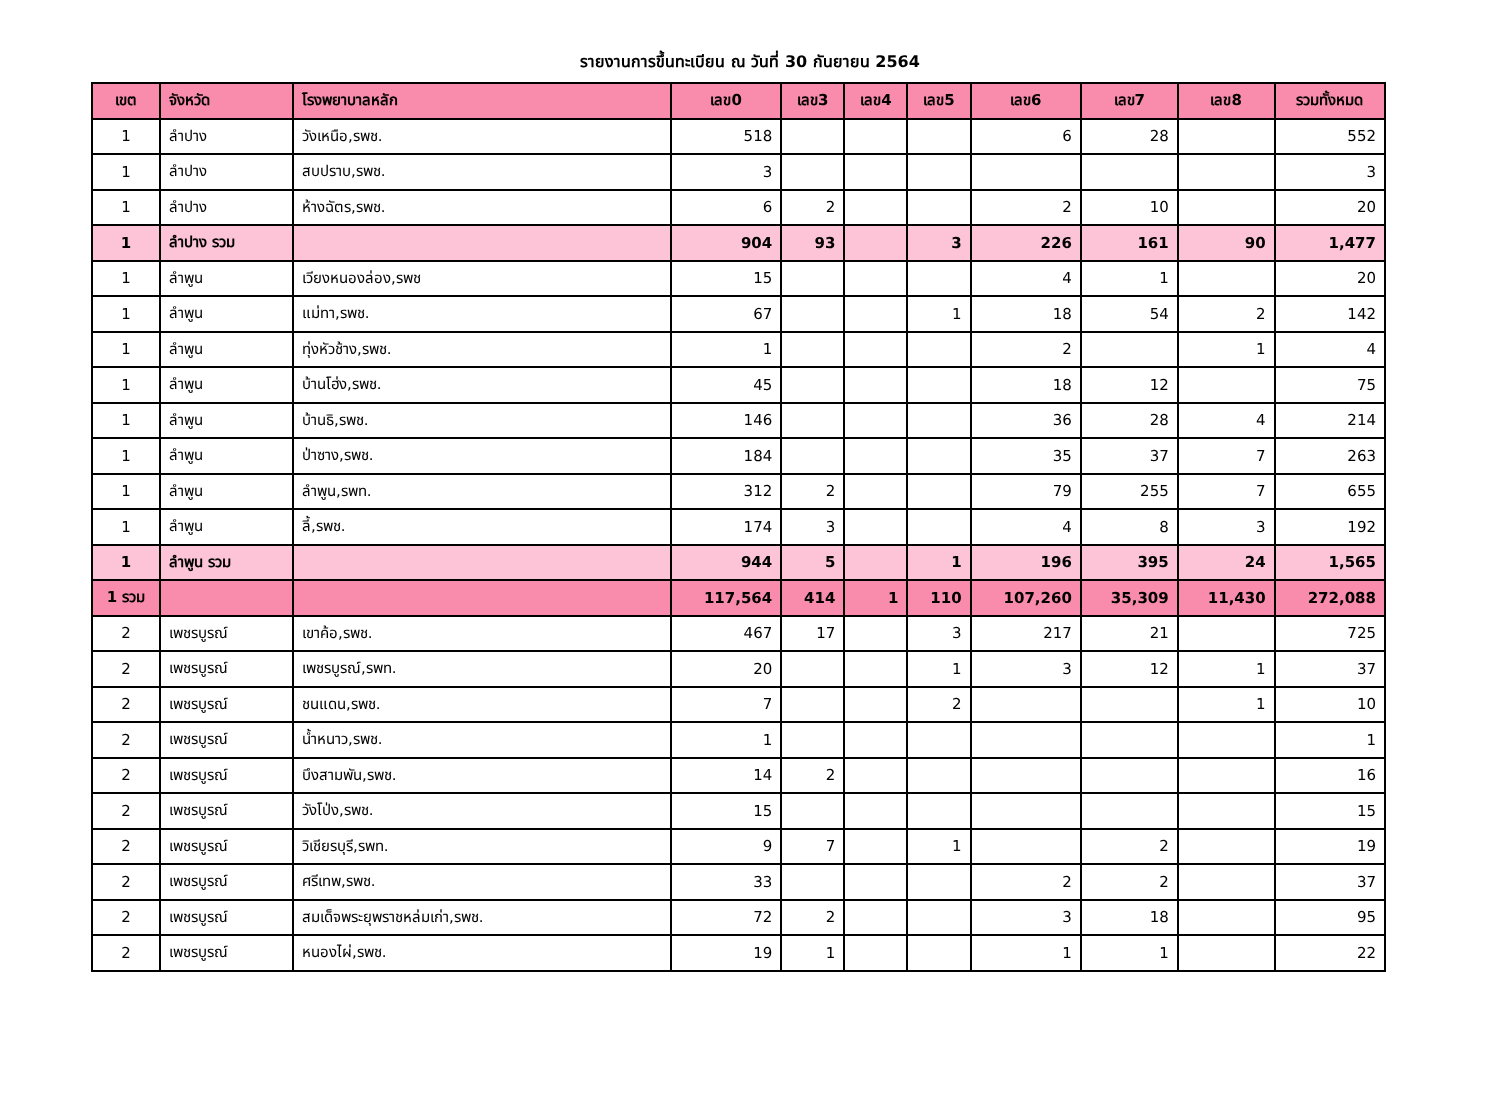รายงานการขึ้นทะเบียน ณ วันที่ 30 กันยายน 2564
| เขต | จังหวัด | โรงพยาบาลหลัก | เลข0 | เลข3 | เลข4 | เลข5 | เลข6 | เลข7 | เลข8 | รวมทั้งหมด |
| --- | --- | --- | --- | --- | --- | --- | --- | --- | --- | --- |
| 1 | ลำปาง | วังเหนือ,รพช. | 518 | | | | 6 | 28 | | 552 |
| 1 | ลำปาง | สบปราบ,รพช. | 3 | | | | | | | 3 |
| 1 | ลำปาง | ห้างฉัตร,รพช. | 6 | 2 | | | 2 | 10 | | 20 |
| 1 | ลำปาง รวม | | 904 | 93 | | 3 | 226 | 161 | 90 | 1,477 |
| 1 | ลำพูน | เวียงหนองล่อง,รพช | 15 | | | | 4 | 1 | | 20 |
| 1 | ลำพูน | แม่ทา,รพช. | 67 | | | 1 | 18 | 54 | 2 | 142 |
| 1 | ลำพูน | ทุ่งหัวช้าง,รพช. | 1 | | | | 2 | | 1 | 4 |
| 1 | ลำพูน | บ้านโฮ่ง,รพช. | 45 | | | | 18 | 12 | | 75 |
| 1 | ลำพูน | บ้านธิ,รพช. | 146 | | | | 36 | 28 | 4 | 214 |
| 1 | ลำพูน | ป่าซาง,รพช. | 184 | | | | 35 | 37 | 7 | 263 |
| 1 | ลำพูน | ลำพูน,รพท. | 312 | 2 | | | 79 | 255 | 7 | 655 |
| 1 | ลำพูน | ลี้,รพช. | 174 | 3 | | | 4 | 8 | 3 | 192 |
| 1 | ลำพูน รวม | | 944 | 5 | | 1 | 196 | 395 | 24 | 1,565 |
| 1 รวม | | | 117,564 | 414 | 1 | 110 | 107,260 | 35,309 | 11,430 | 272,088 |
| 2 | เพชรบูรณ์ | เขาค้อ,รพช. | 467 | 17 | | 3 | 217 | 21 | | 725 |
| 2 | เพชรบูรณ์ | เพชรบูรณ์,รพท. | 20 | | | 1 | 3 | 12 | 1 | 37 |
| 2 | เพชรบูรณ์ | ชนแดน,รพช. | 7 | | | 2 | | | 1 | 10 |
| 2 | เพชรบูรณ์ | น้ำหนาว,รพช. | 1 | | | | | | | 1 |
| 2 | เพชรบูรณ์ | บึงสามพัน,รพช. | 14 | 2 | | | | | | 16 |
| 2 | เพชรบูรณ์ | วังโป่ง,รพช. | 15 | | | | | | | 15 |
| 2 | เพชรบูรณ์ | วิเชียรบุรี,รพท. | 9 | 7 | | 1 | | 2 | | 19 |
| 2 | เพชรบูรณ์ | ศรีเทพ,รพช. | 33 | | | | 2 | 2 | | 37 |
| 2 | เพชรบูรณ์ | สมเด็จพระยุพราชหล่มเก่า,รพช. | 72 | 2 | | | 3 | 18 | | 95 |
| 2 | เพชรบูรณ์ | หนองไผ่,รพช. | 19 | 1 | | | 1 | 1 | | 22 |